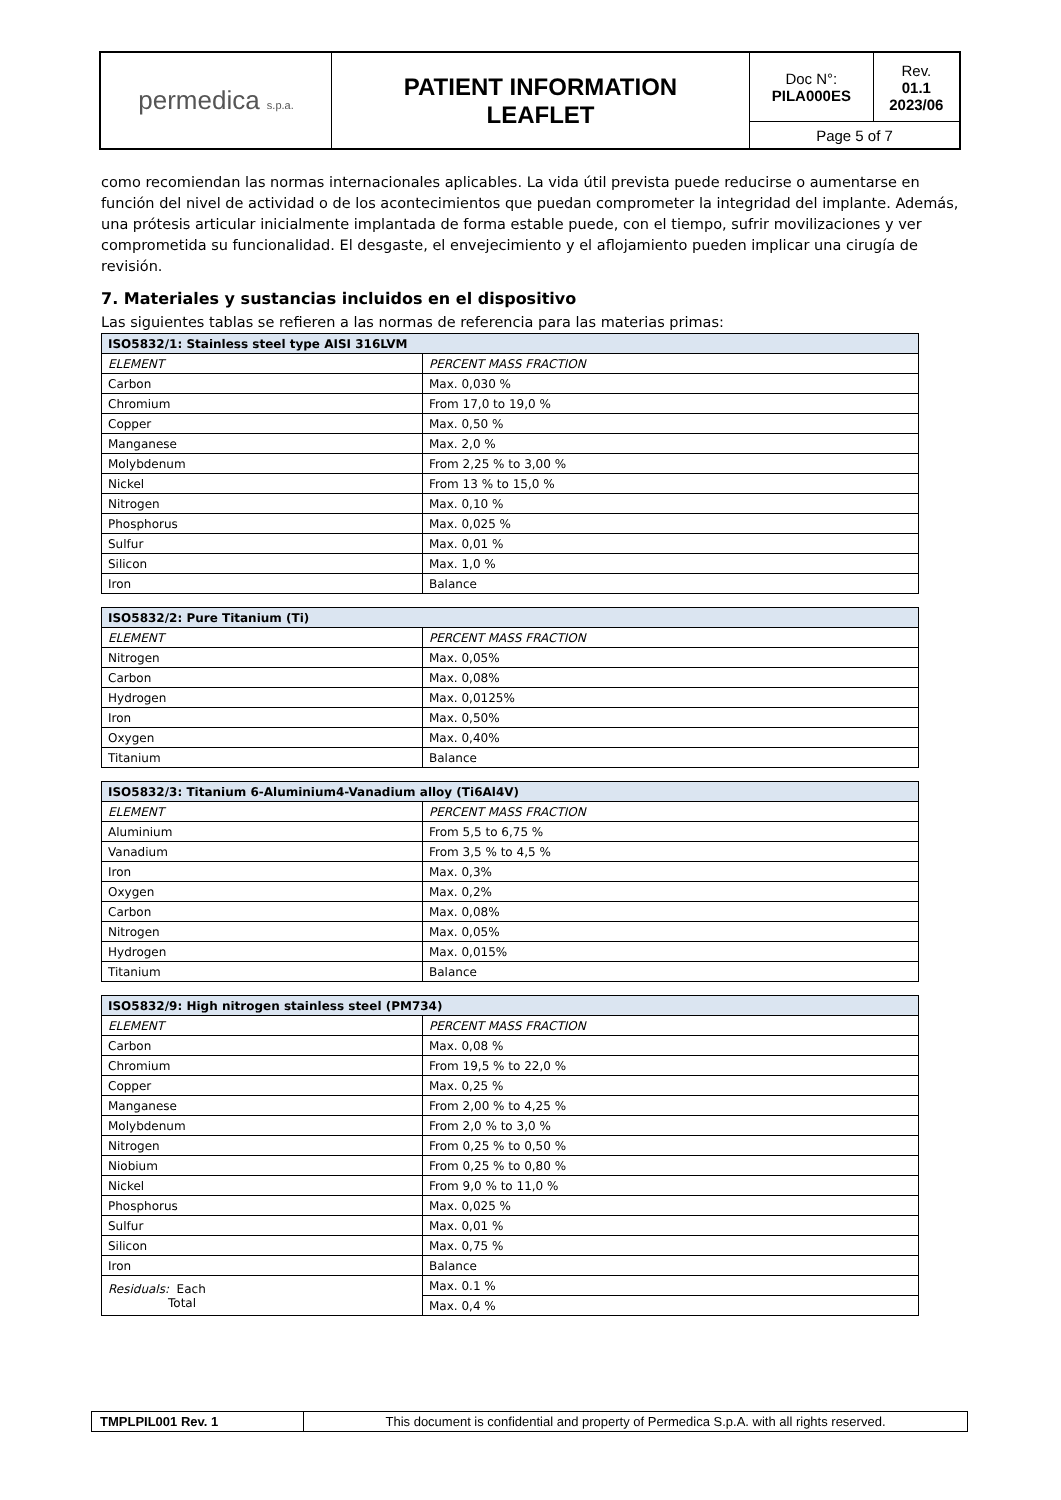| permedica s.p.a. | PATIENT INFORMATION LEAFLET | Doc N°: PILA000ES | Rev. 01.1 2023/06 |
| | | Page 5 of 7 | |
como recomiendan las normas internacionales aplicables. La vida útil prevista puede reducirse o aumentarse en función del nivel de actividad o de los acontecimientos que puedan comprometer la integridad del implante. Además, una prótesis articular inicialmente implantada de forma estable puede, con el tiempo, sufrir movilizaciones y ver comprometida su funcionalidad. El desgaste, el envejecimiento y el aflojamiento pueden implicar una cirugía de revisión.
7. Materiales y sustancias incluidos en el dispositivo
Las siguientes tablas se refieren a las normas de referencia para las materias primas:
| ISO5832/1: Stainless steel type AISI 316LVM | |
| --- | --- |
| ELEMENT | PERCENT MASS FRACTION |
| Carbon | Max. 0,030 % |
| Chromium | From 17,0 to 19,0 % |
| Copper | Max. 0,50 % |
| Manganese | Max. 2,0 % |
| Molybdenum | From 2,25 % to 3,00 % |
| Nickel | From 13 % to 15,0 % |
| Nitrogen | Max. 0,10 % |
| Phosphorus | Max. 0,025 % |
| Sulfur | Max. 0,01 % |
| Silicon | Max. 1,0 % |
| Iron | Balance |
| ISO5832/2: Pure Titanium (Ti) | |
| --- | --- |
| ELEMENT | PERCENT MASS FRACTION |
| Nitrogen | Max. 0,05% |
| Carbon | Max. 0,08% |
| Hydrogen | Max. 0,0125% |
| Iron | Max. 0,50% |
| Oxygen | Max. 0,40% |
| Titanium | Balance |
| ISO5832/3: Titanium 6-Aluminium4-Vanadium alloy (Ti6Al4V) | |
| --- | --- |
| ELEMENT | PERCENT MASS FRACTION |
| Aluminium | From 5,5 to 6,75 % |
| Vanadium | From 3,5 % to 4,5 % |
| Iron | Max. 0,3% |
| Oxygen | Max. 0,2% |
| Carbon | Max. 0,08% |
| Nitrogen | Max. 0,05% |
| Hydrogen | Max. 0,015% |
| Titanium | Balance |
| ISO5832/9: High nitrogen stainless steel (PM734) | |
| --- | --- |
| ELEMENT | PERCENT MASS FRACTION |
| Carbon | Max. 0,08 % |
| Chromium | From 19,5 % to 22,0 % |
| Copper | Max. 0,25 % |
| Manganese | From 2,00 % to 4,25 % |
| Molybdenum | From 2,0 % to 3,0 % |
| Nitrogen | From 0,25 % to 0,50 % |
| Niobium | From 0,25 % to 0,80 % |
| Nickel | From 9,0 % to 11,0 % |
| Phosphorus | Max. 0,025 % |
| Sulfur | Max. 0,01 % |
| Silicon | Max. 0,75 % |
| Iron | Balance |
| Residuals: Each Total | Max. 0.1 % |
| | Max. 0,4 % |
| TMPLPIL001 Rev. 1 | This document is confidential and property of Permedica S.p.A. with all rights reserved. |